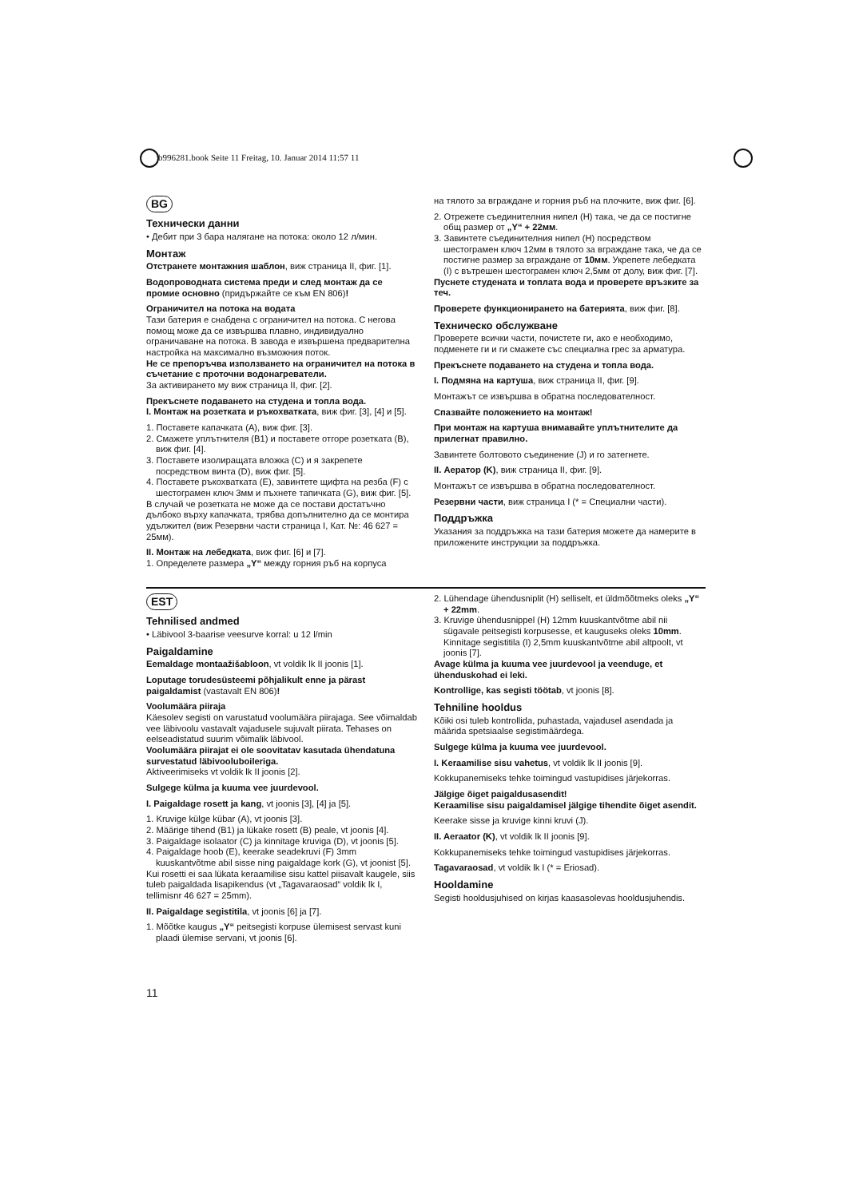b996281.book Seite 11 Freitag, 10. Januar 2014 11:57 11
BG
Технически данни
• Дебит при 3 бара налягане на потока: около 12 л/мин.
Монтаж
Отстранете монтажния шаблон, виж страница II, фиг. [1].
Водопроводната система преди и след монтаж да се промие основно (придържайте се към EN 806)!
Ограничител на потока на водата
Тази батерия е снабдена с ограничител на потока. С негова помощ може да се извършва плавно, индивидуално ограничаване на потока. В завода е извършена предварителна настройка на максимално възможния поток.
Не се препоръчва използването на ограничител на потока в съчетание с проточни водонагреватели.
За активирането му виж страница II, фиг. [2].
Прекъснете подаването на студена и топла вода.
I. Монтаж на розетката и ръкохватката, виж фиг. [3], [4] и [5].
1. Поставете капачката (A), виж фиг. [3].
2. Смажете уплътнителя (B1) и поставете отгоре розетката (B), виж фиг. [4].
3. Поставете изолиращата вложка (C) и я закрепете посредством винта (D), виж фиг. [5].
4. Поставете ръкохватката (E), завинтете щифта на резба (F) с шестограмен ключ 3мм и пъхнете тапичката (G), виж фиг. [5].
В случай че розетката не може да се постави достатъчно дълбоко върху капачката, трябва допълнително да се монтира удължител (виж Резервни части страница I, Кат. №: 46 627 = 25мм).
II. Монтаж на лебедката, виж фиг. [6] и [7].
1. Определете размера „Y“ между горния ръб на корпуса
на тялото за вграждане и горния ръб на плочките, виж фиг. [6].
2. Отрежете съединителния нипел (H) така, че да се постигне общ размер от „Y“ + 22мм.
3. Завинтете съединителния нипел (H) посредством шестограмен ключ 12мм в тялото за вграждане така, че да се постигне размер за вграждане от 10мм. Укрепете лебедката (I) с вътрешен шестограмен ключ 2,5мм от долу, виж фиг. [7].
Пуснете студената и топлата вода и проверете връзките за теч.
Проверете функционирането на батерията, виж фиг. [8].
Техническо обслужване
Проверете всички части, почистете ги, ако е необходимо, подменете ги и ги смажете със специална грес за арматура.
Прекъснете подаването на студена и топла вода.
I. Подмяна на картуша, виж страница II, фиг. [9].
Монтажът се извършва в обратна последователност.
Спазвайте положението на монтаж!
При монтаж на картуша внимавайте уплътнителите да прилегнат правилно.
Завинтете болтовото съединение (J) и го затегнете.
II. Аератор (K), виж страница II, фиг. [9].
Монтажът се извършва в обратна последователност.
Резервни части, виж страница I (* = Специални части).
Поддръжка
Указания за поддръжка на тази батерия можете да намерите в приложените инструкции за поддръжка.
EST
Tehnilised andmed
• Läbivool 3-baarise veesurve korral: u 12 l/min
Paigaldamine
Eemaldage montaažišabloon, vt voldik lk II joonis [1].
Loputage torudesüsteemi põhjalikult enne ja pärast paigaldamist (vastavalt EN 806)!
Voolumäära piiraja
Käesolev segisti on varustatud voolumäära piirajaga. See võimaldab vee läbivoolu vastavalt vajadusele sujuvalt piirata. Tehases on eelseadistatud suurim võimalik läbivool.
Voolumäära piirajat ei ole soovitatav kasutada ühendatuna survestatud läbivooluboileriga.
Aktiveerimiseks vt voldik lk II joonis [2].
Sulgege külma ja kuuma vee juurdevool.
I. Paigaldage rosett ja kang, vt joonis [3], [4] ja [5].
1. Kruvige külge kübar (A), vt joonis [3].
2. Määrige tihend (B1) ja lükake rosett (B) peale, vt joonis [4].
3. Paigaldage isolaator (C) ja kinnitage kruviga (D), vt joonis [5].
4. Paigaldage hoob (E), keerake seadekruvi (F) 3mm kuuskantvõtme abil sisse ning paigaldage kork (G), vt joonist [5].
Kui rosetti ei saa lükata keraamilise sisu kattel piisavalt kaugele, siis tuleb paigaldada lisapikendus (vt „Tagavaraosad“ voldik lk I, tellimisnr 46 627 = 25mm).
II. Paigaldage segistitila, vt joonis [6] ja [7].
1. Mõõtke kaugus „Y“ peitsegisti korpuse ülemisest servast kuni plaadi ülemise servani, vt joonis [6].
2. Lühendage ühendusniplit (H) selliselt, et üldmõõtmeks oleks „Y“ + 22mm.
3. Kruvige ühendusnippel (H) 12mm kuuskantvõtme abil nii sügavale peitsegisti korpusesse, et kauguseks oleks 10mm. Kinnitage segistitila (I) 2,5mm kuuskantvõtme abil altpoolt, vt joonis [7].
Avage külma ja kuuma vee juurdevool ja veenduge, et ühenduskohad ei leki.
Kontrollige, kas segisti töötab, vt joonis [8].
Tehniline hooldus
Kõiki osi tuleb kontrollida, puhastada, vajadusel asendada ja määrida spetsiaalse segistimäärdega.
Sulgege külma ja kuuma vee juurdevool.
I. Keraamilise sisu vahetus, vt voldik lk II joonis [9].
Kokkupanemiseks tehke toimingud vastupidises järjekorras.
Jälgige õiget paigaldusasendit!
Keraamilise sisu paigaldamisel jälgige tihendite õiget asendit.
Keerake sisse ja kruvige kinni kruvi (J).
II. Aeraator (K), vt voldik lk II joonis [9].
Kokkupanemiseks tehke toimingud vastupidises järjekorras.
Tagavaraosad, vt voldik lk I (* = Eriosad).
Hooldamine
Segisti hooldusjuhised on kirjas kaasasolevas hooldusjuhendis.
11